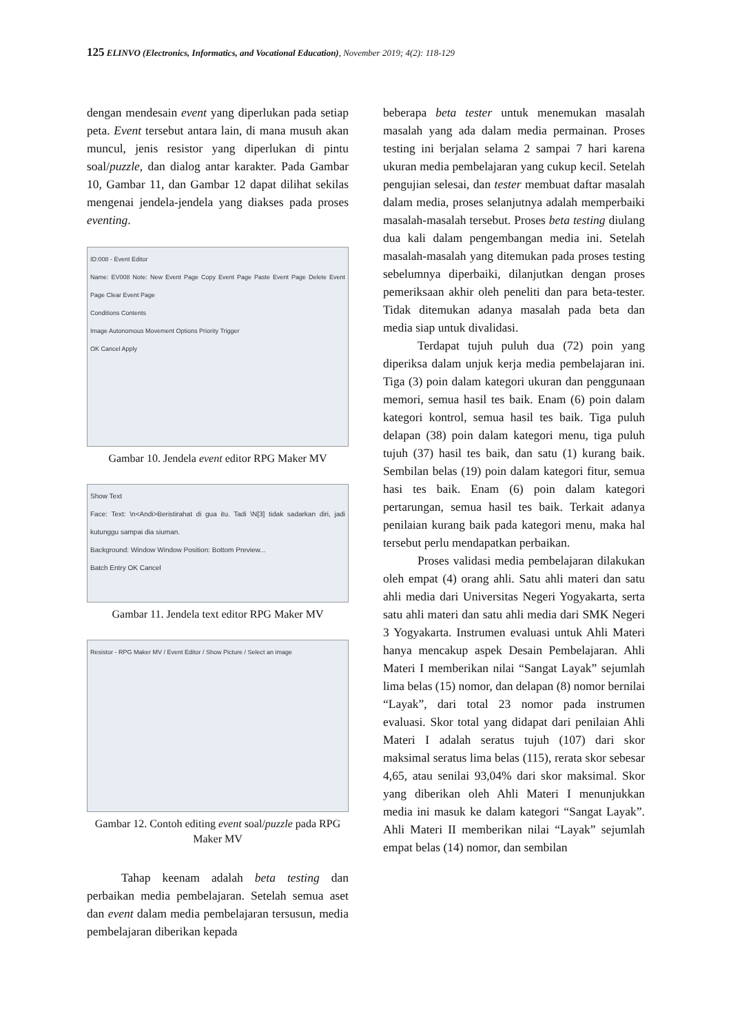125 ELINVO (Electronics, Informatics, and Vocational Education), November 2019; 4(2): 118-129
dengan mendesain event yang diperlukan pada setiap peta. Event tersebut antara lain, di mana musuh akan muncul, jenis resistor yang diperlukan di pintu soal/puzzle, dan dialog antar karakter. Pada Gambar 10, Gambar 11, dan Gambar 12 dapat dilihat sekilas mengenai jendela-jendela yang diakses pada proses eventing.
ID:008 - Event Editor
Name: EV008 Note: New Event Page Copy Event Page Paste Event Page Delete Event Page Clear Event Page
Conditions Contents
Image Autonomous Movement Options Priority Trigger
OK Cancel Apply
Gambar 10. Jendela event editor RPG Maker MV
Show Text
Face: Text: \n<Andi>Beristirahat di gua itu. Tadi \N[3] tidak sadarkan diri, jadi kutunggu sampai dia siuman.
Background: Window Window Position: Bottom Preview...
Batch Entry OK Cancel
Gambar 11. Jendela text editor RPG Maker MV
Resistor - RPG Maker MV / Event Editor / Show Picture / Select an image
Gambar 12. Contoh editing event soal/puzzle pada RPG Maker MV
Tahap keenam adalah beta testing dan perbaikan media pembelajaran. Setelah semua aset dan event dalam media pembelajaran tersusun, media pembelajaran diberikan kepada
beberapa beta tester untuk menemukan masalah masalah yang ada dalam media permainan. Proses testing ini berjalan selama 2 sampai 7 hari karena ukuran media pembelajaran yang cukup kecil. Setelah pengujian selesai, dan tester membuat daftar masalah dalam media, proses selanjutnya adalah memperbaiki masalah-masalah tersebut. Proses beta testing diulang dua kali dalam pengembangan media ini. Setelah masalah-masalah yang ditemukan pada proses testing sebelumnya diperbaiki, dilanjutkan dengan proses pemeriksaan akhir oleh peneliti dan para beta-tester. Tidak ditemukan adanya masalah pada beta dan media siap untuk divalidasi.
Terdapat tujuh puluh dua (72) poin yang diperiksa dalam unjuk kerja media pembelajaran ini. Tiga (3) poin dalam kategori ukuran dan penggunaan memori, semua hasil tes baik. Enam (6) poin dalam kategori kontrol, semua hasil tes baik. Tiga puluh delapan (38) poin dalam kategori menu, tiga puluh tujuh (37) hasil tes baik, dan satu (1) kurang baik. Sembilan belas (19) poin dalam kategori fitur, semua hasi tes baik. Enam (6) poin dalam kategori pertarungan, semua hasil tes baik. Terkait adanya penilaian kurang baik pada kategori menu, maka hal tersebut perlu mendapatkan perbaikan.
Proses validasi media pembelajaran dilakukan oleh empat (4) orang ahli. Satu ahli materi dan satu ahli media dari Universitas Negeri Yogyakarta, serta satu ahli materi dan satu ahli media dari SMK Negeri 3 Yogyakarta. Instrumen evaluasi untuk Ahli Materi hanya mencakup aspek Desain Pembelajaran. Ahli Materi I memberikan nilai “Sangat Layak” sejumlah lima belas (15) nomor, dan delapan (8) nomor bernilai “Layak”, dari total 23 nomor pada instrumen evaluasi. Skor total yang didapat dari penilaian Ahli Materi I adalah seratus tujuh (107) dari skor maksimal seratus lima belas (115), rerata skor sebesar 4,65, atau senilai 93,04% dari skor maksimal. Skor yang diberikan oleh Ahli Materi I menunjukkan media ini masuk ke dalam kategori “Sangat Layak”. Ahli Materi II memberikan nilai “Layak” sejumlah empat belas (14) nomor, dan sembilan